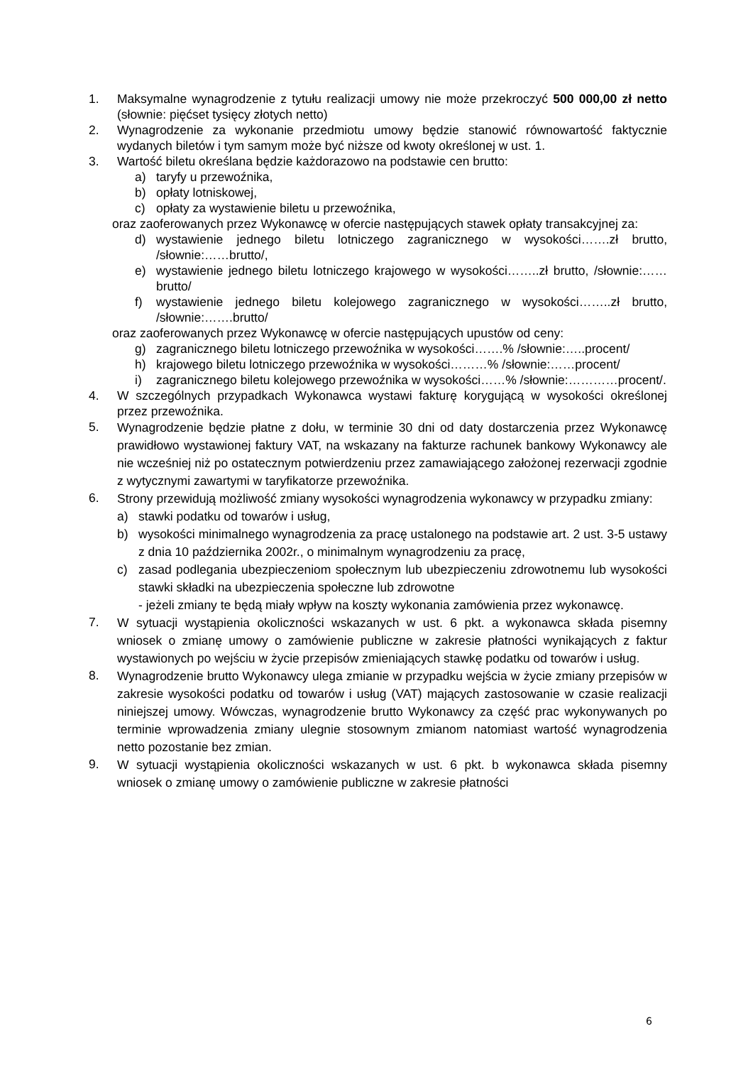1. Maksymalne wynagrodzenie z tytułu realizacji umowy nie może przekroczyć 500 000,00 zł netto (słownie: pięćset tysięcy złotych netto)
2. Wynagrodzenie za wykonanie przedmiotu umowy będzie stanowić równowartość faktycznie wydanych biletów i tym samym może być niższe od kwoty określonej w ust. 1.
3. Wartość biletu określana będzie każdorazowo na podstawie cen brutto:
a) taryfy u przewoźnika,
b) opłaty lotniskowej,
c) opłaty za wystawienie biletu u przewoźnika,
oraz zaoferowanych przez Wykonawcę w ofercie następujących stawek opłaty transakcyjnej za:
d) wystawienie jednego biletu lotniczego zagranicznego w wysokości…….zł brutto, /słownie:……brutto/,
e) wystawienie jednego biletu lotniczego krajowego w wysokości……..zł brutto, /słownie:…… brutto/
f) wystawienie jednego biletu kolejowego zagranicznego w wysokości……..zł brutto, /słownie:…….brutto/
oraz zaoferowanych przez Wykonawcę w ofercie następujących upustów od ceny:
g) zagranicznego biletu lotniczego przewoźnika w wysokości…….% /słownie:…..procent/
h) krajowego biletu lotniczego przewoźnika w wysokości………% /słownie:……procent/
i) zagranicznego biletu kolejowego przewoźnika w wysokości……% /słownie:…………procent/.
4. W szczególnych przypadkach Wykonawca wystawi fakturę korygującą w wysokości określonej przez przewoźnika.
5. Wynagrodzenie będzie płatne z dołu, w terminie 30 dni od daty dostarczenia przez Wykonawcę prawidłowo wystawionej faktury VAT, na wskazany na fakturze rachunek bankowy Wykonawcy ale nie wcześniej niż po ostatecznym potwierdzeniu przez zamawiającego założonej rezerwacji zgodnie z wytycznymi zawartymi w taryfikatorze przewoźnika.
6. Strony przewidują możliwość zmiany wysokości wynagrodzenia wykonawcy w przypadku zmiany:
a) stawki podatku od towarów i usług,
b) wysokości minimalnego wynagrodzenia za pracę ustalonego na podstawie art. 2 ust. 3-5 ustawy z dnia 10 października 2002r., o minimalnym wynagrodzeniu za pracę,
c) zasad podlegania ubezpieczeniom społecznym lub ubezpieczeniu zdrowotnemu lub wysokości stawki składki na ubezpieczenia społeczne lub zdrowotne
- jeżeli zmiany te będą miały wpływ na koszty wykonania zamówienia przez wykonawcę.
7. W sytuacji wystąpienia okoliczności wskazanych w ust. 6 pkt. a wykonawca składa pisemny wniosek o zmianę umowy o zamówienie publiczne w zakresie płatności wynikających z faktur wystawionych po wejściu w życie przepisów zmieniających stawkę podatku od towarów i usług.
8. Wynagrodzenie brutto Wykonawcy ulega zmianie w przypadku wejścia w życie zmiany przepisów w zakresie wysokości podatku od towarów i usług (VAT) mających zastosowanie w czasie realizacji niniejszej umowy. Wówczas, wynagrodzenie brutto Wykonawcy za część prac wykonywanych po terminie wprowadzenia zmiany ulegnie stosownym zmianom natomiast wartość wynagrodzenia netto pozostanie bez zmian.
9. W sytuacji wystąpienia okoliczności wskazanych w ust. 6 pkt. b wykonawca składa pisemny wniosek o zmianę umowy o zamówienie publiczne w zakresie płatności
6